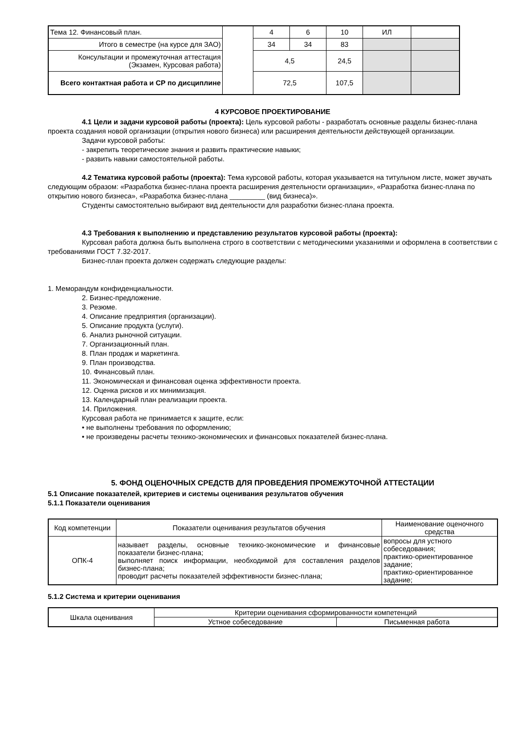| Тема 12. Финансовый план. | | 4 | 6 | 10 | ИЛ | |
| Итого в семестре (на курсе для ЗАО) | | 34 | 34 | 83 | | |
| Консультации и промежуточная аттестация (Экзамен, Курсовая работа) | | 4,5 | | 24,5 | | |
| Всего контактная работа и СР по дисциплине | | 72,5 | | 107,5 | | |
4 КУРСОВОЕ ПРОЕКТИРОВАНИЕ
4.1 Цели и задачи курсовой работы (проекта): Цель курсовой работы - разработать основные разделы бизнес-плана проекта создания новой организации (открытия нового бизнеса) или расширения деятельности действующей организации.
Задачи курсовой работы:
- закрепить теоретические знания и развить практические навыки;
- развить навыки самостоятельной работы.
4.2 Тематика курсовой работы (проекта): Тема курсовой работы, которая указывается на титульном листе, может звучать следующим образом: «Разработка бизнес-плана проекта расширения деятельности организации», «Разработка бизнес-плана по открытию нового бизнеса», «Разработка бизнес-плана _________ (вид бизнеса)».
Студенты самостоятельно выбирают вид деятельности для разработки бизнес-плана проекта.
4.3 Требования к выполнению и представлению результатов курсовой работы (проекта):
Курсовая работа должна быть выполнена строго в соответствии с методическими указаниями и оформлена в соответствии с требованиями ГОСТ 7.32-2017.
Бизнес-план проекта должен содержать следующие разделы:
1. Меморандум конфиденциальности.
2. Бизнес-предложение.
3. Резюме.
4. Описание предприятия (организации).
5. Описание продукта (услуги).
6. Анализ рыночной ситуации.
7. Организационный план.
8. План продаж и маркетинга.
9. План производства.
10. Финансовый план.
11. Экономическая и финансовая оценка эффективности проекта.
12. Оценка рисков и их минимизация.
13. Календарный план реализации проекта.
14. Приложения.
Курсовая работа не принимается к защите, если:
• не выполнены требования по оформлению;
• не произведены расчеты технико-экономических и финансовых показателей бизнес-плана.
5. ФОНД ОЦЕНОЧНЫХ СРЕДСТВ ДЛЯ ПРОВЕДЕНИЯ ПРОМЕЖУТОЧНОЙ АТТЕСТАЦИИ
5.1 Описание показателей, критериев и системы оценивания результатов обучения
5.1.1 Показатели оценивания
| Код компетенции | Показатели оценивания результатов обучения | Наименование оценочного средства |
| --- | --- | --- |
| ОПК-4 | называет разделы, основные технико-экономические и финансовые показатели бизнес-плана; выполняет поиск информации, необходимой для составления разделов бизнес-плана; проводит расчеты показателей эффективности бизнес-плана; | вопросы для устного собеседования; практико-ориентированное задание; практико-ориентированное задание; |
5.1.2 Система и критерии оценивания
| Шкала оценивания | Критерии оценивания сформированности компетенций | |
| | Устное собеседование | Письменная работа |